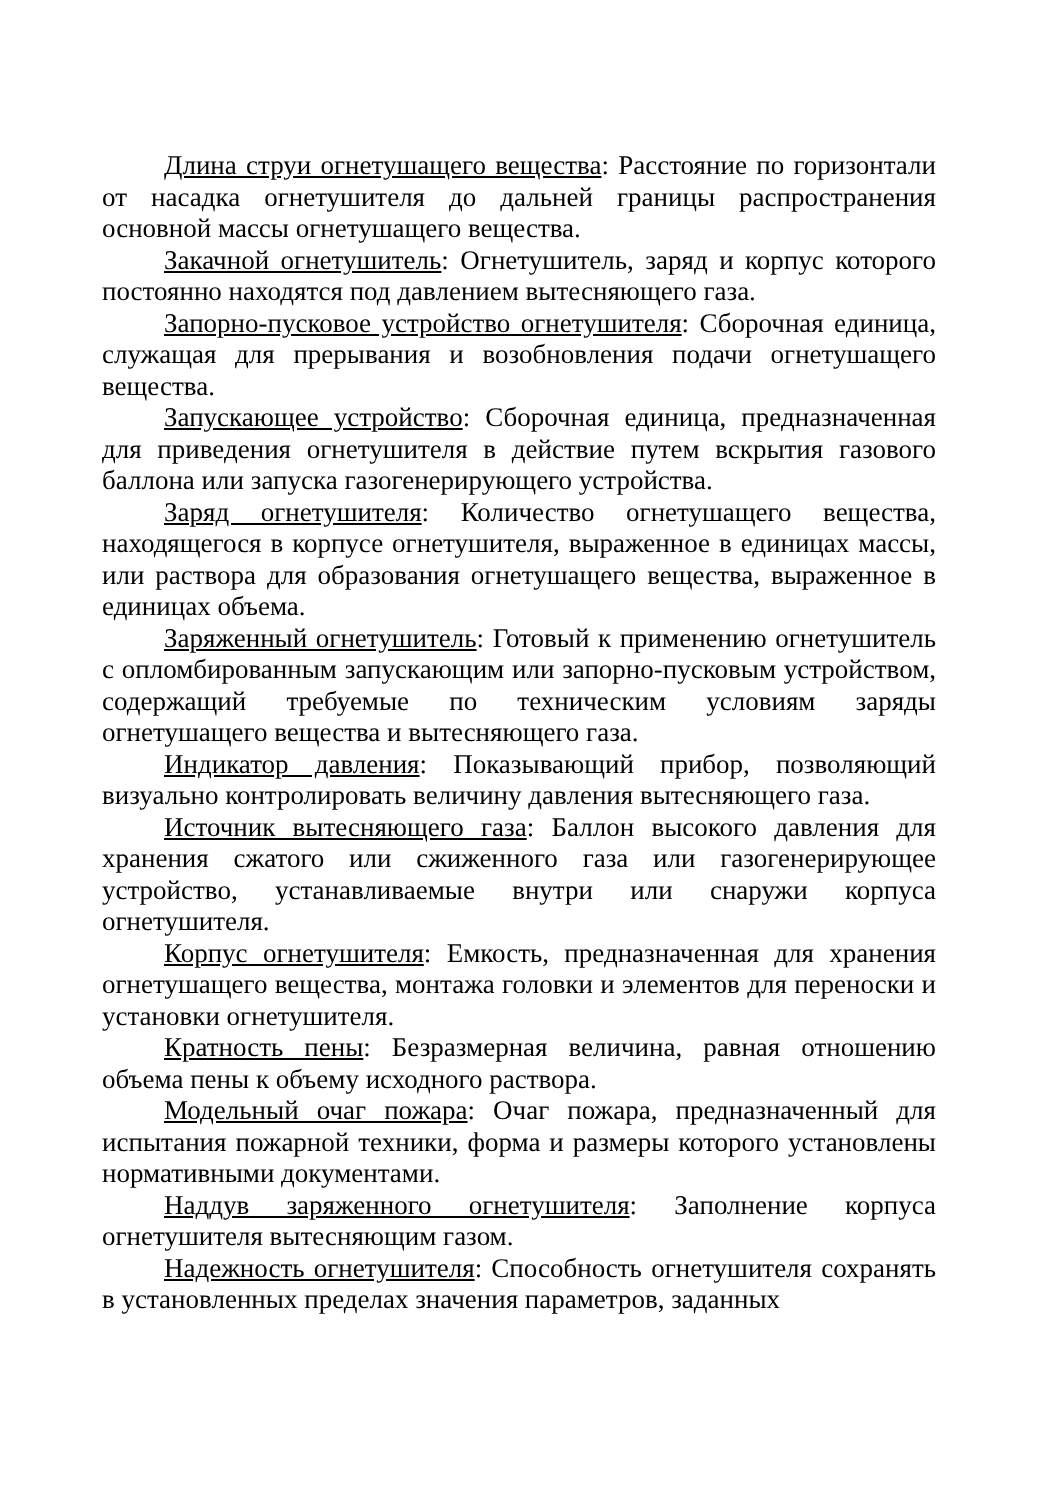Длина струи огнетушащего вещества: Расстояние по горизонтали от насадка огнетушителя до дальней границы распространения основной массы огнетушащего вещества.
Закачной огнетушитель: Огнетушитель, заряд и корпус которого постоянно находятся под давлением вытесняющего газа.
Запорно-пусковое устройство огнетушителя: Сборочная единица, служащая для прерывания и возобновления подачи огнетушащего вещества.
Запускающее устройство: Сборочная единица, предназначенная для приведения огнетушителя в действие путем вскрытия газового баллона или запуска газогенерирующего устройства.
Заряд огнетушителя: Количество огнетушащего вещества, находящегося в корпусе огнетушителя, выраженное в единицах массы, или раствора для образования огнетушащего вещества, выраженное в единицах объема.
Заряженный огнетушитель: Готовый к применению огнетушитель с опломбированным запускающим или запорно-пусковым устройством, содержащий требуемые по техническим условиям заряды огнетушащего вещества и вытесняющего газа.
Индикатор давления: Показывающий прибор, позволяющий визуально контролировать величину давления вытесняющего газа.
Источник вытесняющего газа: Баллон высокого давления для хранения сжатого или сжиженного газа или газогенерирующее устройство, устанавливаемые внутри или снаружи корпуса огнетушителя.
Корпус огнетушителя: Емкость, предназначенная для хранения огнетушащего вещества, монтажа головки и элементов для переноски и установки огнетушителя.
Кратность пены: Безразмерная величина, равная отношению объема пены к объему исходного раствора.
Модельный очаг пожара: Очаг пожара, предназначенный для испытания пожарной техники, форма и размеры которого установлены нормативными документами.
Наддув заряженного огнетушителя: Заполнение корпуса огнетушителя вытесняющим газом.
Надежность огнетушителя: Способность огнетушителя сохранять в установленных пределах значения параметров, заданных